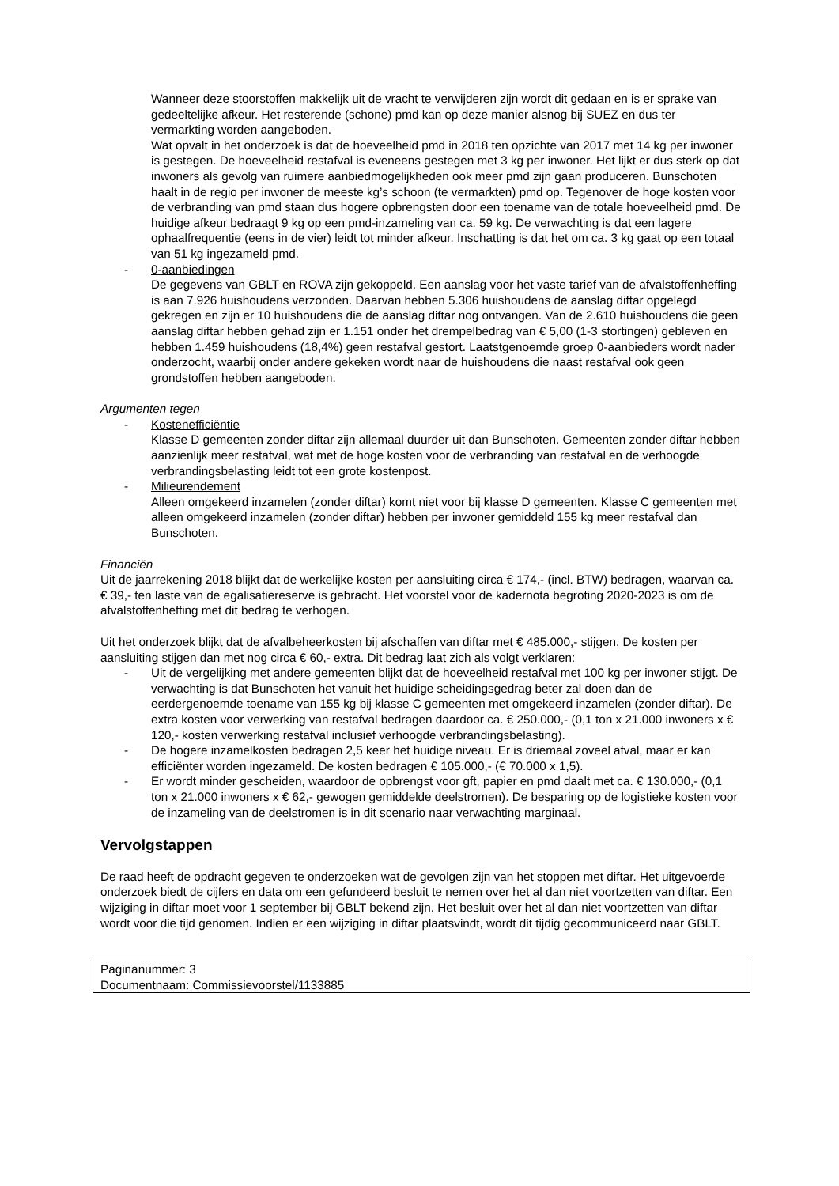Wanneer deze stoorstoffen makkelijk uit de vracht te verwijderen zijn wordt dit gedaan en is er sprake van gedeeltelijke afkeur. Het resterende (schone) pmd kan op deze manier alsnog bij SUEZ en dus ter vermarkting worden aangeboden.
Wat opvalt in het onderzoek is dat de hoeveelheid pmd in 2018 ten opzichte van 2017 met 14 kg per inwoner is gestegen. De hoeveelheid restafval is eveneens gestegen met 3 kg per inwoner. Het lijkt er dus sterk op dat inwoners als gevolg van ruimere aanbiedmogelijkheden ook meer pmd zijn gaan produceren. Bunschoten haalt in de regio per inwoner de meeste kg’s schoon (te vermarkten) pmd op. Tegenover de hoge kosten voor de verbranding van pmd staan dus hogere opbrengsten door een toename van de totale hoeveelheid pmd. De huidige afkeur bedraagt 9 kg op een pmd-inzameling van ca. 59 kg. De verwachting is dat een lagere ophaalfrequentie (eens in de vier) leidt tot minder afkeur. Inschatting is dat het om ca. 3 kg gaat op een totaal van 51 kg ingezameld pmd.
- 0-aanbiedingen
De gegevens van GBLT en ROVA zijn gekoppeld. Een aanslag voor het vaste tarief van de afvalstoffenheffing is aan 7.926 huishoudens verzonden. Daarvan hebben 5.306 huishoudens de aanslag diftar opgelegd gekregen en zijn er 10 huishoudens die de aanslag diftar nog ontvangen. Van de 2.610 huishoudens die geen aanslag diftar hebben gehad zijn er 1.151 onder het drempelbedrag van € 5,00 (1-3 stortingen) gebleven en hebben 1.459 huishoudens (18,4%) geen restafval gestort. Laatstgenoemde groep 0-aanbieders wordt nader onderzocht, waarbij onder andere gekeken wordt naar de huishoudens die naast restafval ook geen grondstoffen hebben aangeboden.
Argumenten tegen
- Kostenefficiëntie
Klasse D gemeenten zonder diftar zijn allemaal duurder uit dan Bunschoten. Gemeenten zonder diftar hebben aanzienlijk meer restafval, wat met de hoge kosten voor de verbranding van restafval en de verhoogde verbrandingsbelasting leidt tot een grote kostenpost.
- Milieurendement
Alleen omgekeerd inzamelen (zonder diftar) komt niet voor bij klasse D gemeenten. Klasse C gemeenten met alleen omgekeerd inzamelen (zonder diftar) hebben per inwoner gemiddeld 155 kg meer restafval dan Bunschoten.
Financiën
Uit de jaarrekening 2018 blijkt dat de werkelijke kosten per aansluiting circa € 174,- (incl. BTW) bedragen, waarvan ca. € 39,- ten laste van de egalisatiereserve is gebracht. Het voorstel voor de kadernota begroting 2020-2023 is om de afvalstoffenheffing met dit bedrag te verhogen.
Uit het onderzoek blijkt dat de afvalbeheerkosten bij afschaffen van diftar met € 485.000,- stijgen. De kosten per aansluiting stijgen dan met nog circa € 60,- extra. Dit bedrag laat zich als volgt verklaren:
- Uit de vergelijking met andere gemeenten blijkt dat de hoeveelheid restafval met 100 kg per inwoner stijgt. De verwachting is dat Bunschoten het vanuit het huidige scheidingsgedrag beter zal doen dan de eerdergenoemde toename van 155 kg bij klasse C gemeenten met omgekeerd inzamelen (zonder diftar). De extra kosten voor verwerking van restafval bedragen daardoor ca. € 250.000,- (0,1 ton x 21.000 inwoners x € 120,- kosten verwerking restafval inclusief verhoogde verbrandingsbelasting).
- De hogere inzamelkosten bedragen 2,5 keer het huidige niveau. Er is driemaal zoveel afval, maar er kan efficiënter worden ingezameld. De kosten bedragen € 105.000,- (€ 70.000 x 1,5).
- Er wordt minder gescheiden, waardoor de opbrengst voor gft, papier en pmd daalt met ca. € 130.000,- (0,1 ton x 21.000 inwoners x € 62,- gewogen gemiddelde deelstromen). De besparing op de logistieke kosten voor de inzameling van de deelstromen is in dit scenario naar verwachting marginaal.
Vervolgstappen
De raad heeft de opdracht gegeven te onderzoeken wat de gevolgen zijn van het stoppen met diftar. Het uitgevoerde onderzoek biedt de cijfers en data om een gefundeerd besluit te nemen over het al dan niet voortzetten van diftar. Een wijziging in diftar moet voor 1 september bij GBLT bekend zijn. Het besluit over het al dan niet voortzetten van diftar wordt voor die tijd genomen. Indien er een wijziging in diftar plaatsvindt, wordt dit tijdig gecommuniceerd naar GBLT.
Paginanummer: 3
Documentnaam: Commissievoorstel/1133885